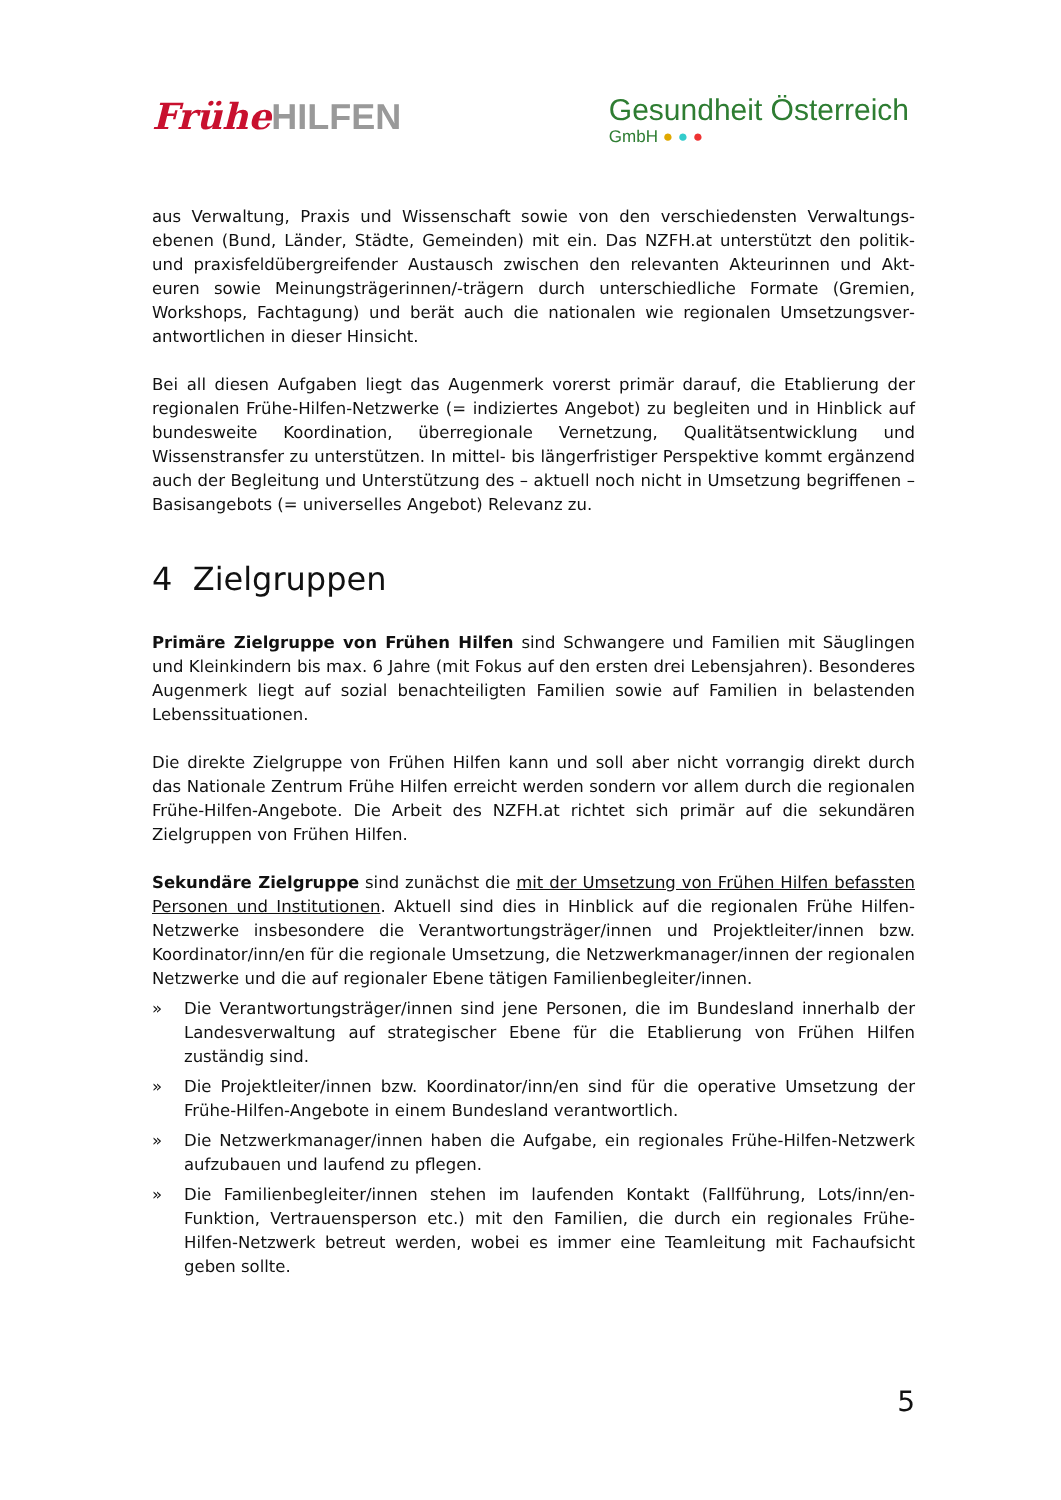Frühe HILFEN
Gesundheit Österreich
GmbH ● ● ●
aus Verwaltung, Praxis und Wissenschaft sowie von den verschiedensten Verwaltungs­ebenen (Bund, Länder, Städte, Gemeinden) mit ein. Das NZFH.at unterstützt den politik- und praxisfeldübergreifender Austausch zwischen den relevanten Akteurinnen und Akt­euren sowie Meinungsträgerinnen/-trägern durch unterschiedliche Formate (Gremien, Workshops, Fachtagung) und berät auch die nationalen wie regionalen Umsetzungsver­antwortlichen in dieser Hinsicht.
Bei all diesen Aufgaben liegt das Augenmerk vorerst primär darauf, die Etablierung der regionalen Frühe-Hilfen-Netzwerke (= indiziertes Angebot) zu begleiten und in Hinblick auf bundesweite Koordination, überregionale Vernetzung, Qualitätsentwicklung und Wissenstransfer zu unterstützen. In mittel- bis längerfristiger Perspektive kommt er­gänzend auch der Begleitung und Unterstützung des – aktuell noch nicht in Umsetzung begriffenen – Basisangebots (= universelles Angebot) Relevanz zu.
4 Zielgruppen
Primäre Zielgruppe von Frühen Hilfen sind Schwangere und Familien mit Säuglingen und Kleinkindern bis max. 6 Jahre (mit Fokus auf den ersten drei Lebensjahren). Besonderes Augenmerk liegt auf sozial benachteiligten Familien sowie auf Familien in belastenden Lebenssituationen.
Die direkte Zielgruppe von Frühen Hilfen kann und soll aber nicht vorrangig direkt durch das Nationale Zentrum Frühe Hilfen erreicht werden sondern vor allem durch die regio­nalen Frühe-Hilfen-Angebote. Die Arbeit des NZFH.at richtet sich primär auf die sekun­dären Zielgruppen von Frühen Hilfen.
Sekundäre Zielgruppe sind zunächst die mit der Umsetzung von Frühen Hilfen befassten Personen und Institutionen. Aktuell sind dies in Hinblick auf die regionalen Frühe Hilfen-Netzwerke insbesondere die Verantwortungsträger/innen und Projektleiter/innen bzw. Koordinator/inn/en für die regionale Umsetzung, die Netzwerkmanager/innen der re­gionalen Netzwerke und die auf regionaler Ebene tätigen Familienbegleiter/innen.
» Die Verantwortungsträger/innen sind jene Personen, die im Bundesland innerhalb der Landesverwaltung auf strategischer Ebene für die Etablierung von Frühen Hilfen zuständig sind.
» Die Projektleiter/innen bzw. Koordinator/inn/en sind für die operative Umsetzung der Frühe-Hilfen-Angebote in einem Bundesland verantwortlich.
» Die Netzwerkmanager/innen haben die Aufgabe, ein regionales Frühe-Hilfen-Netz­werk aufzubauen und laufend zu pflegen.
» Die Familienbegleiter/innen stehen im laufenden Kontakt (Fallführung, Lots/inn/en-Funktion, Vertrauensperson etc.) mit den Familien, die durch ein regi­onales Frühe-Hilfen-Netzwerk betreut werden, wobei es immer eine Teamleitung mit Fachaufsicht geben sollte.
5